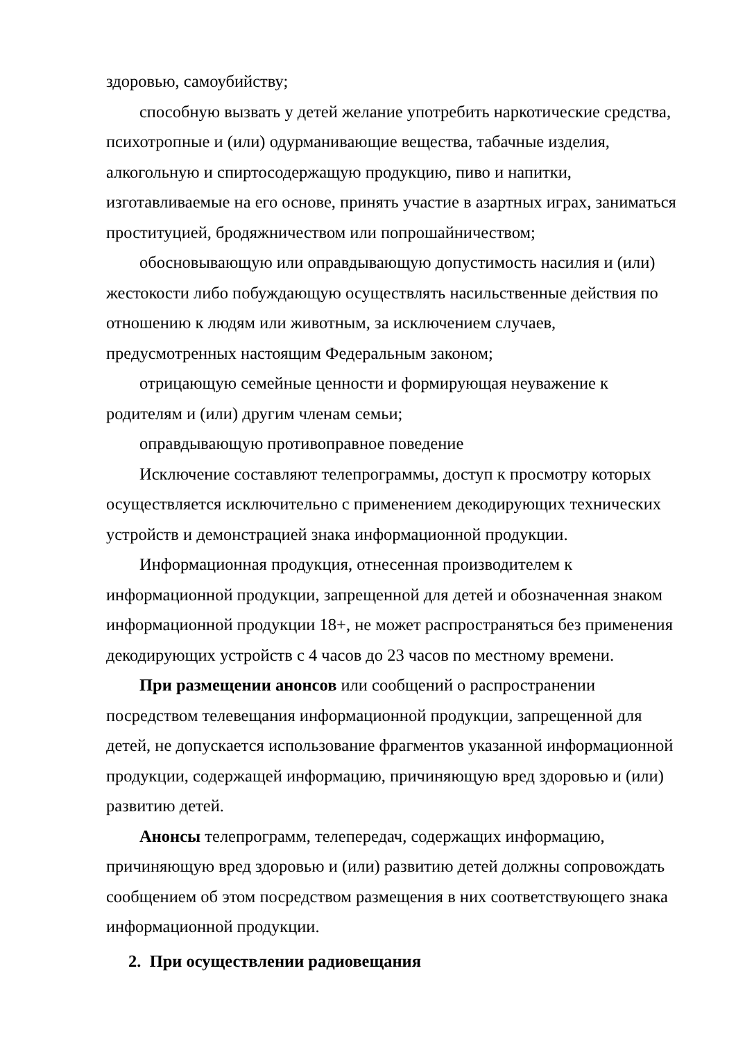здоровью, самоубийству;
способную вызвать у детей желание употребить наркотические средства, психотропные и (или) одурманивающие вещества, табачные изделия, алкогольную и спиртосодержащую продукцию, пиво и напитки, изготавливаемые на его основе, принять участие в азартных играх, заниматься проституцией, бродяжничеством или попрошайничеством;
обосновывающую или оправдывающую допустимость насилия и (или) жестокости либо побуждающую осуществлять насильственные действия по отношению к людям или животным, за исключением случаев, предусмотренных настоящим Федеральным законом;
отрицающую семейные ценности и формирующая неуважение к родителям и (или) другим членам семьи;
оправдывающую противоправное поведение
Исключение составляют телепрограммы, доступ к просмотру которых осуществляется исключительно с применением декодирующих технических устройств и демонстрацией знака информационной продукции.
Информационная продукция, отнесенная производителем к информационной продукции, запрещенной для детей и обозначенная знаком информационной продукции 18+, не может распространяться без применения декодирующих устройств с 4 часов до 23 часов по местному времени.
При размещении анонсов или сообщений о распространении посредством телевещания информационной продукции, запрещенной для детей, не допускается использование фрагментов указанной информационной продукции, содержащей информацию, причиняющую вред здоровью и (или) развитию детей.
Анонсы телепрограмм, телепередач, содержащих информацию, причиняющую вред здоровью и (или) развитию детей должны сопровождать сообщением об этом посредством размещения в них соответствующего знака информационной продукции.
2. При осуществлении радиовещания